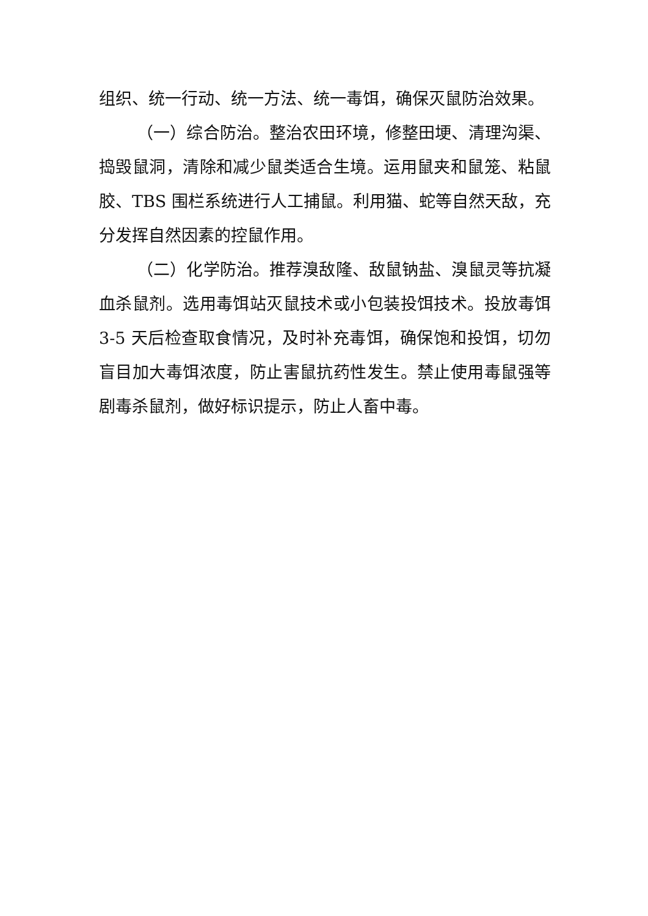组织、统一行动、统一方法、统一毒饵，确保灭鼠防治效果。
（一）综合防治。整治农田环境，修整田埂、清理沟渠、捣毁鼠洞，清除和减少鼠类适合生境。运用鼠夹和鼠笼、粘鼠胶、TBS 围栏系统进行人工捕鼠。利用猫、蛇等自然天敌，充分发挥自然因素的控鼠作用。
（二）化学防治。推荐溴敌隆、敌鼠钠盐、溴鼠灵等抗凝血杀鼠剂。选用毒饵站灭鼠技术或小包装投饵技术。投放毒饵 3-5 天后检查取食情况，及时补充毒饵，确保饱和投饵，切勿盲目加大毒饵浓度，防止害鼠抗药性发生。禁止使用毒鼠强等剧毒杀鼠剂，做好标识提示，防止人畜中毒。